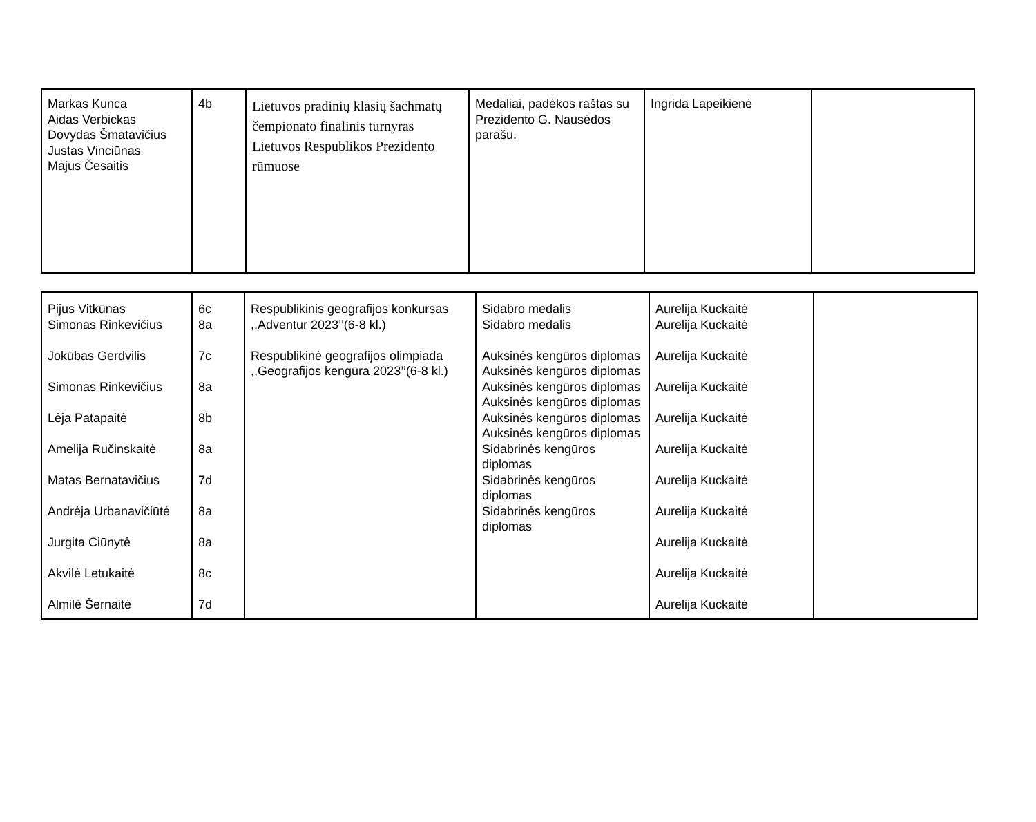| Markas Kunca Aidas Verbickas Dovydas Šmatavičius Justas Vinciūnas Majus Česaitis | 4b | Lietuvos pradinių klasių šachmatų čempionato finalinis turnyras Lietuvos Respublikos Prezidento rūmuose | Medaliai, padėkos raštas su Prezidento G. Nausėdos parašu. | Ingrida Lapeikienė | |
| Pijus Vitkūnas Simonas Rinkevičius Jokūbas Gerdvilis Simonas Rinkevičius Lėja Patapaitė Amelija Ručinskaitė Matas Bernatavičius Andrėja Urbanavičiūtė Jurgita Ciūnytė Akvilė Letukaitė Almilė Šernaitė | 6c 8a 7c 8a 8b 8a 7d 8a 8a 8c 7d | Respublikinis geografijos konkursas ,,Adventur 2023’’(6-8 kl.) Respublikinė geografijos olimpiada ,,Geografijos kengūra 2023’’(6-8 kl.) | Sidabro medalis Sidabro medalis Auksinės kengūros diplomas Auksinės kengūros diplomas Auksinės kengūros diplomas Auksinės kengūros diplomas Auksinės kengūros diplomas Auksinės kengūros diplomas Sidabrinės kengūros diplomas Sidabrinės kengūros diplomas Sidabrinės kengūros diplomas | Aurelija Kuckaitė Aurelija Kuckaitė Aurelija Kuckaitė Aurelija Kuckaitė Aurelija Kuckaitė Aurelija Kuckaitė Aurelija Kuckaitė Aurelija Kuckaitė Aurelija Kuckaitė Aurelija Kuckaitė Aurelija Kuckaitė | |